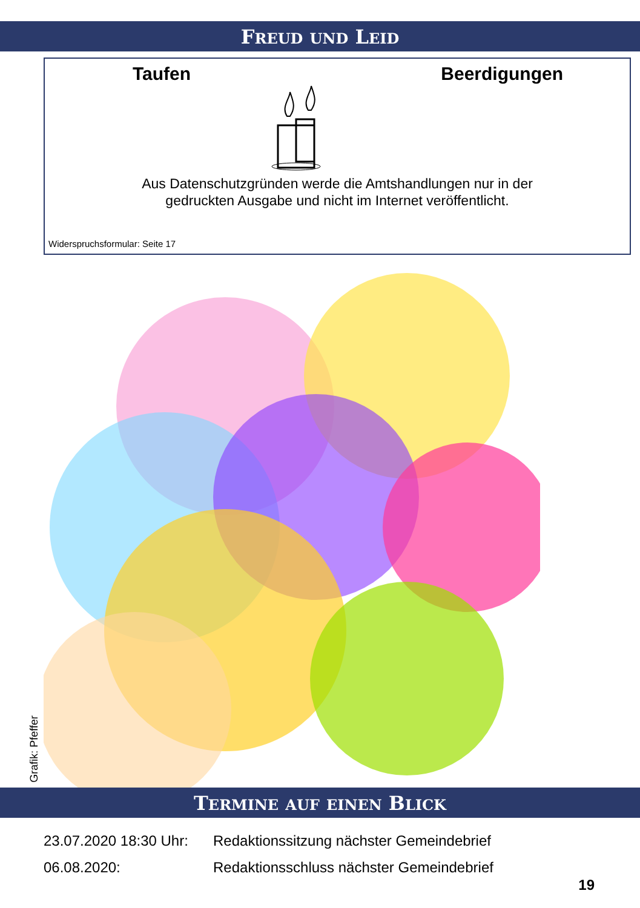FREUD UND LEID
Taufen Beerdigungen
Aus Datenschutzgründen werde die Amtshandlungen nur in der
gedruckten Ausgabe und nicht im Internet veröffentlicht.
Widerspruchsformular: Seite 17
Grafik: Pfeffer
TERMINE AUF EINEN BLICK
23.07.2020 18:30 Uhr: Redaktionssitzung nächster Gemeindebrief
06.08.2020: Redaktionsschluss nächster Gemeindebrief
19